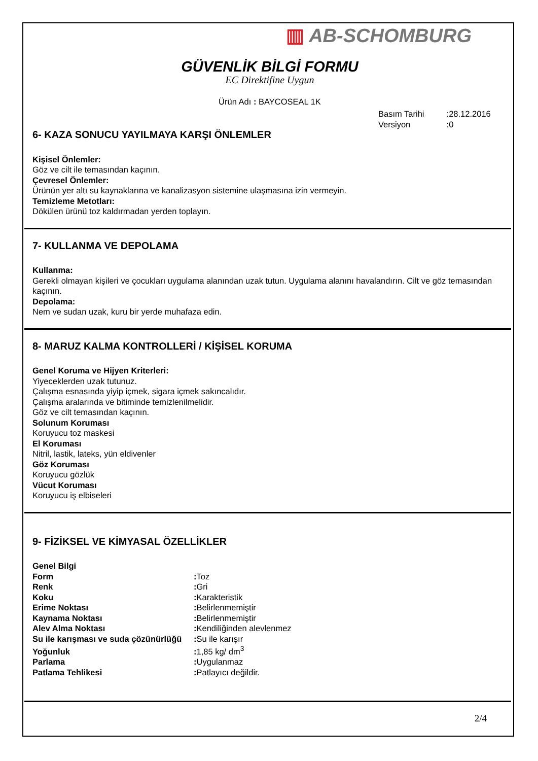▥ AB-SCHOMBURG
GÜVENLİK BİLGİ FORMU
EC Direktifine Uygun
Ürün Adı : BAYCOSEAL 1K
Basım Tarihi :28.12.2016
Versiyon :0
6- KAZA SONUCU YAYILMAYA KARŞI ÖNLEMLER
Kişisel Önlemler:
Göz ve cilt ile temasından kaçının.
Çevresel Önlemler:
Ürünün yer altı su kaynaklarına ve kanalizasyon sistemine ulaşmasına izin vermeyin.
Temizleme Metotları:
Dökülen ürünü toz kaldırmadan yerden toplayın.
7- KULLANMA VE DEPOLAMA
Kullanma:
Gerekli olmayan kişileri ve çocukları uygulama alanından uzak tutun. Uygulama alanını havalandırın. Cilt ve göz temasından kaçının.
Depolama:
Nem ve sudan uzak, kuru bir yerde muhafaza edin.
8- MARUZ KALMA KONTROLLERİ / KİŞİSEL KORUMA
Genel Koruma ve Hijyen Kriterleri:
Yiyeceklerden uzak tutunuz.
Çalışma esnasında yiyip içmek, sigara içmek sakıncalıdır.
Çalışma aralarında ve bitiminde temizlenilmelidir.
Göz ve cilt temasından kaçının.
Solunum Koruması
Koruyucu toz maskesi
El Koruması
Nitril, lastik, lateks, yün eldivenler
Göz Koruması
Koruyucu gözlük
Vücut Koruması
Koruyucu iş elbiseleri
9- FİZİKSEL VE KİMYASAL ÖZELLİKLER
Genel Bilgi
Form: Toz
Renk: Gri
Koku: Karakteristik
Erime Noktası: Belirlenmemiştir
Kaynama Noktası: Belirlenmemiştir
Alev Alma Noktası: Kendiliğinden alevlenmez
Su ile karışması ve suda çözünürlüğü: Su ile karışır
Yoğunluk: 1,85 kg/ dm<sup>3</sup>
Parlama: Uygulanmaz
Patlama Tehlikesi: Patlayıcı değildir.
2/4